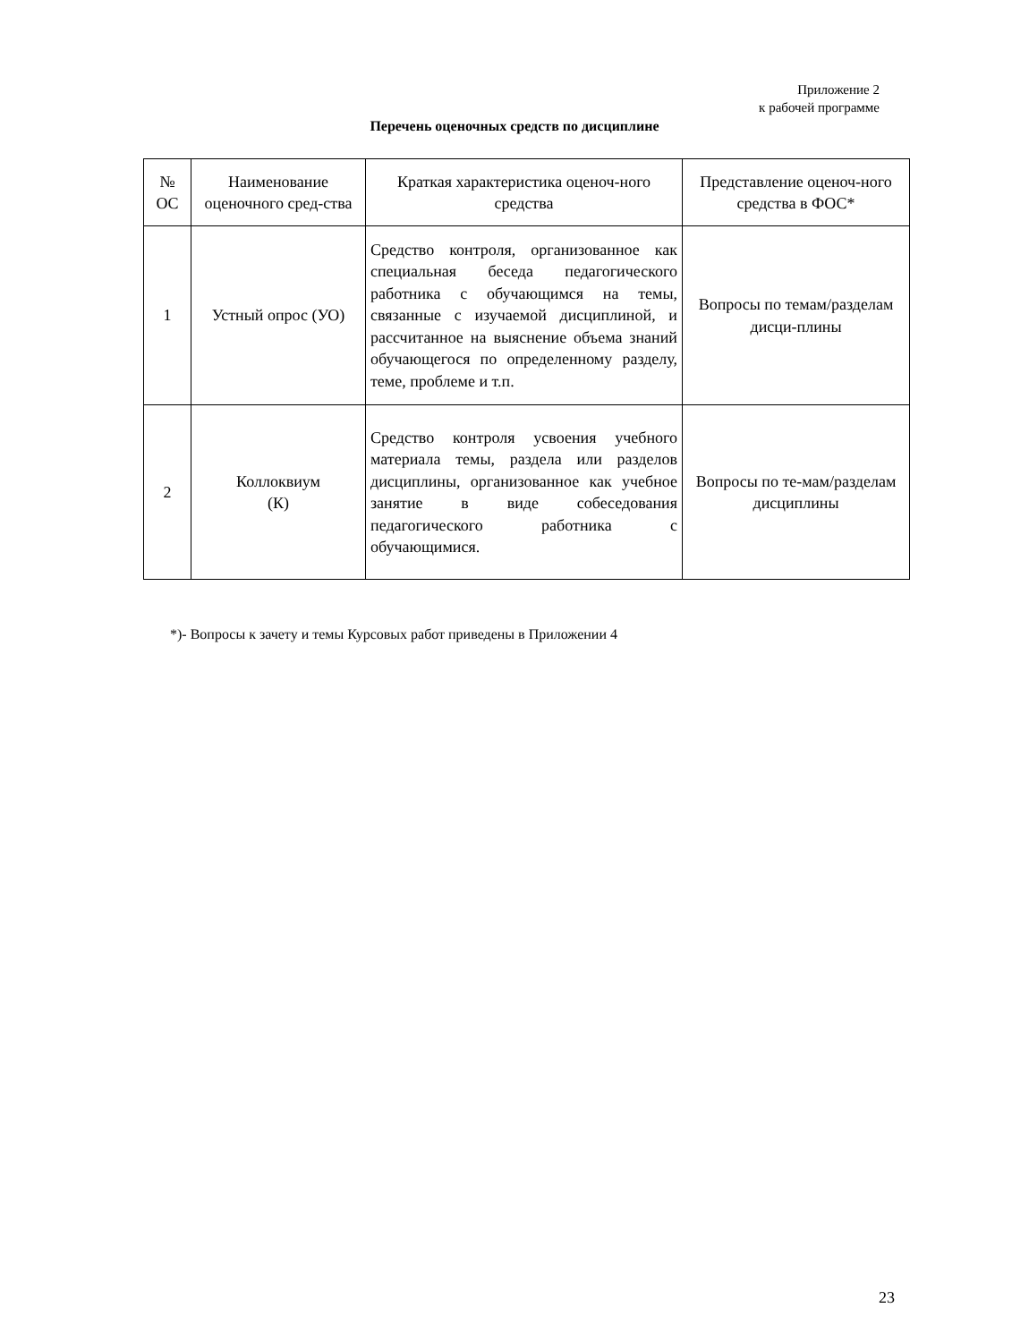Приложение 2
к рабочей программе
Перечень оценочных средств по дисциплине
| № ОС | Наименование оценочного сред-ства | Краткая характеристика оценоч-ного средства | Представление оценоч-ного средства в ФОС* |
| --- | --- | --- | --- |
| 1 | Устный опрос (УО) | Средство контроля, организованное как специальная беседа педагогического работника с обучающимся на темы, связанные с изучаемой дисциплиной, и рассчитанное на выяснение объема знаний обучающегося по определенному разделу, теме, проблеме и т.п. | Вопросы по темам/разделам дисци-плины |
| 2 | Коллоквиум (К) | Средство контроля усвоения учебного материала темы, раздела или разделов дисциплины, организованное как учебное занятие в виде собеседования педагогического работника с обучающимися. | Вопросы по те-мам/разделам дисциплины |
*)- Вопросы к зачету и темы Курсовых работ приведены в Приложении 4
23